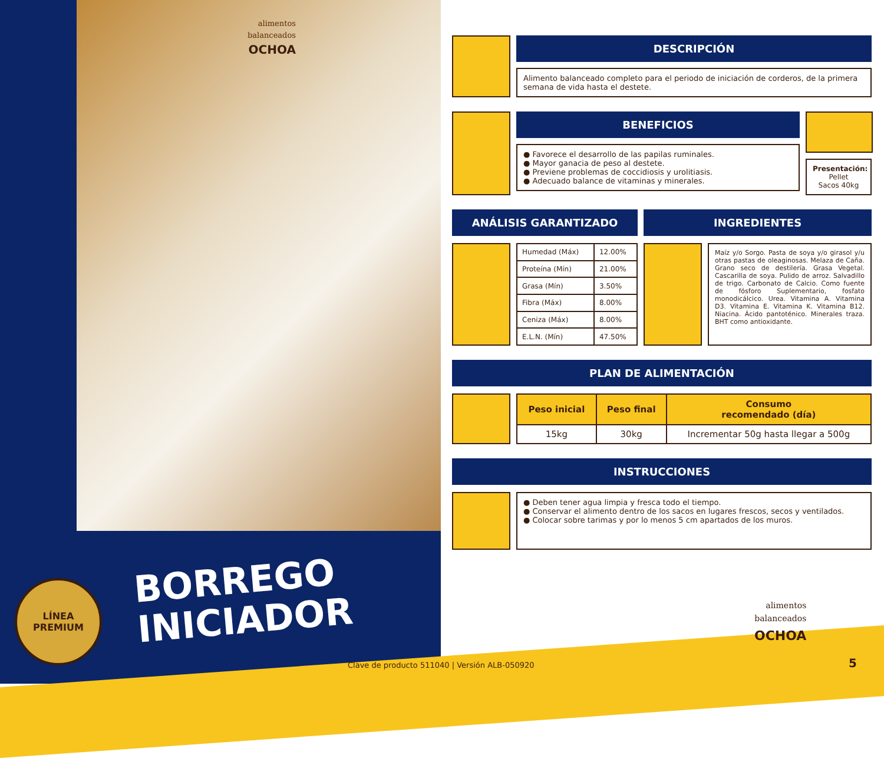alimentos
balanceados
OCHOA
LÍNEA
PREMIUM
BORREGO
INICIADOR
DESCRIPCIÓN
Alimento balanceado completo para el periodo de iniciación de corderos, de la primera semana de vida hasta el destete.
BENEFICIOS
● Favorece el desarrollo de las papilas ruminales.
● Mayor ganacia de peso al destete.
● Previene problemas de coccidiosis y urolitiasis.
● Adecuado balance de vitaminas y minerales.
Presentación:
Pellet
Sacos 40kg
ANÁLISIS GARANTIZADO
| Humedad (Máx) | 12.00% |
| Proteína (Mín) | 21.00% |
| Grasa (Mín) | 3.50% |
| Fibra (Máx) | 8.00% |
| Ceniza (Máx) | 8.00% |
| E.L.N. (Mín) | 47.50% |
INGREDIENTES
Maíz y/o Sorgo. Pasta de soya y/o girasol y/u otras pastas de oleaginosas. Melaza de Caña. Grano seco de destilería. Grasa Vegetal. Cascarilla de soya. Pulido de arroz. Salvadillo de trigo. Carbonato de Calcio. Como fuente de fósforo Suplementario, fosfato monodicálcico. Urea. Vitamina A. Vitamina D3. Vitamina E. Vitamina K. Vitamina B12. Niacina. Ácido pantoténico. Minerales traza. BHT como antioxidante.
PLAN DE ALIMENTACIÓN
| Peso inicial | Peso final | Consumo recomendado (día) |
| --- | --- | --- |
| 15kg | 30kg | Incrementar 50g hasta llegar a 500g |
INSTRUCCIONES
● Deben tener agua limpia y fresca todo el tiempo.
● Conservar el alimento dentro de los sacos en lugares frescos, secos y ventilados.
● Colocar sobre tarimas y por lo menos 5 cm apartados de los muros.
alimentos
balanceados
OCHOA
Clave de producto 511040 | Versión ALB-050920
5